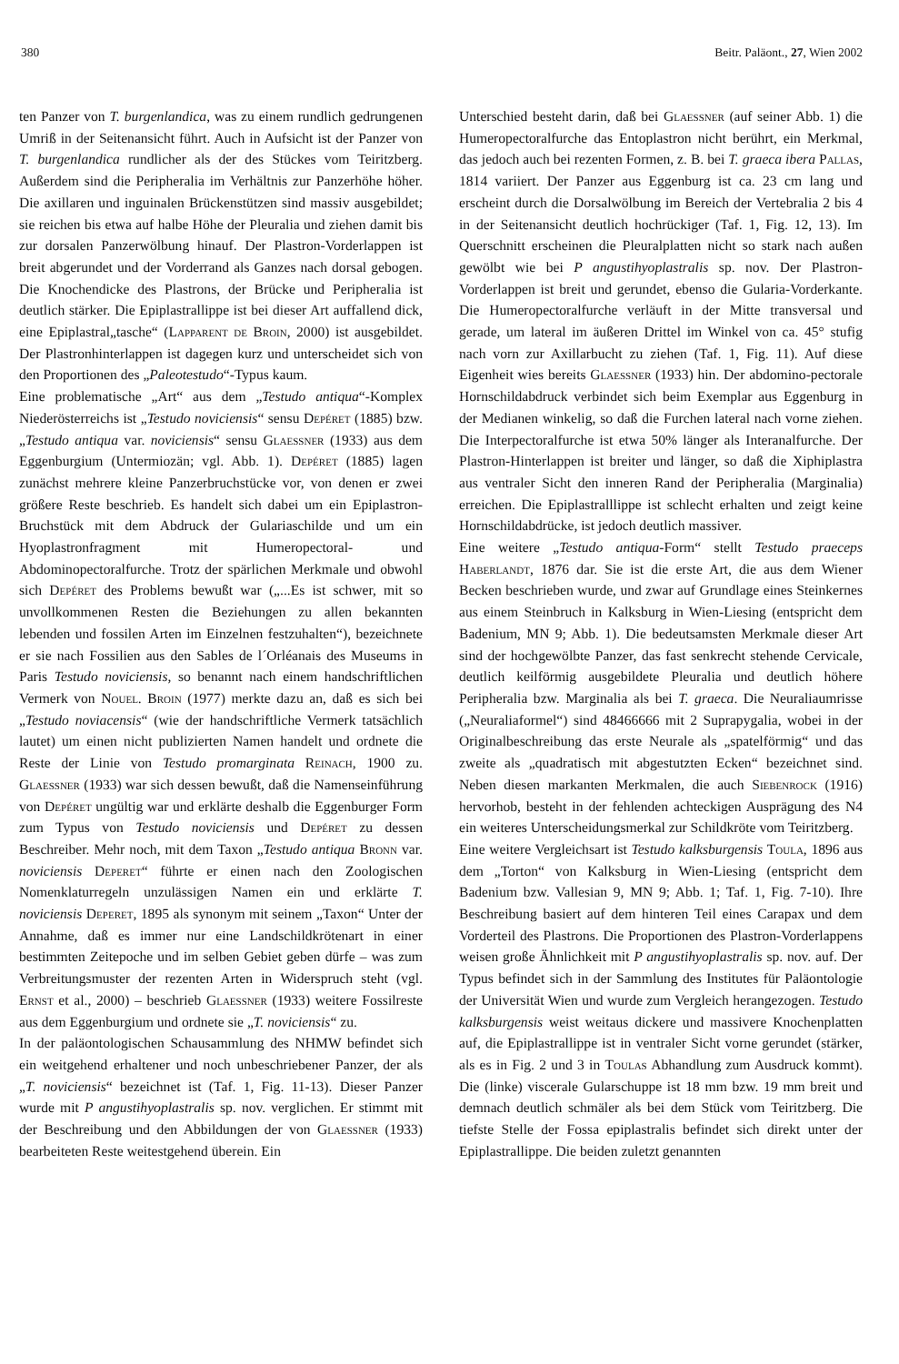380 Beitr. Paläont., 27, Wien 2002
ten Panzer von T. burgenlandica, was zu einem rundlich gedrungenen Umriß in der Seitenansicht führt. Auch in Aufsicht ist der Panzer von T. burgenlandica rundlicher als der des Stückes vom Teiritzberg. Außerdem sind die Peripheralia im Verhältnis zur Panzerhöhe höher. Die axillaren und inguinalen Brückenstützen sind massiv ausgebildet; sie reichen bis etwa auf halbe Höhe der Pleuralia und ziehen damit bis zur dorsalen Panzerwölbung hinauf. Der Plastron-Vorderlappen ist breit abgerundet und der Vorderrand als Ganzes nach dorsal gebogen. Die Knochendicke des Plastrons, der Brücke und Peripheralia ist deutlich stärker. Die Epiplastrallippe ist bei dieser Art auffallend dick, eine Epiplastral„tasche“ (Lapparent de Broin, 2000) ist ausgebildet. Der Plastronhinterlappen ist dagegen kurz und unterscheidet sich von den Proportionen des „Paleotestudo“-Typus kaum.
Eine problematische „Art“ aus dem „Testudo antiqua“-Komplex Niederösterreichs ist „Testudo noviciensis“ sensu Depéret (1885) bzw. „Testudo antiqua var. noviciensis“ sensu Glaessner (1933) aus dem Eggenburgium (Untermiozän; vgl. Abb. 1). Depéret (1885) lagen zunächst mehrere kleine Panzerbruchstücke vor, von denen er zwei größere Reste beschrieb. Es handelt sich dabei um ein Epiplastron-Bruchstück mit dem Abdruck der Gulariaschilde und um ein Hyoplastronfragment mit Humeropectoral- und Abdominopectoralfurche. Trotz der spärlichen Merkmale und obwohl sich Depéret des Problems bewußt war („...Es ist schwer, mit so unvollkommenen Resten die Beziehungen zu allen bekannten lebenden und fossilen Arten im Einzelnen festzuhalten“), bezeichnete er sie nach Fossilien aus den Sables de l´Orléanais des Museums in Paris Testudo noviciensis, so benannt nach einem handschriftlichen Vermerk von Nouel. Broin (1977) merkte dazu an, daß es sich bei „Testudo noviacensis“ (wie der handschriftliche Vermerk tatsächlich lautet) um einen nicht publizierten Namen handelt und ordnete die Reste der Linie von Testudo promarginata Reinach, 1900 zu. Glaessner (1933) war sich dessen bewußt, daß die Namenseinführung von Depéret ungültig war und erklärte deshalb die Eggenburger Form zum Typus von Testudo noviciensis und Depéret zu dessen Beschreiber. Mehr noch, mit dem Taxon „Testudo antiqua Bronn var. noviciensis Deperet“ führte er einen nach den Zoologischen Nomenklaturregeln unzulässigen Namen ein und erklärte T. noviciensis Deperet, 1895 als synonym mit seinem „Taxon“ Unter der Annahme, daß es immer nur eine Landschildkrötenart in einer bestimmten Zeitepoche und im selben Gebiet geben dürfe – was zum Verbreitungsmuster der rezenten Arten in Widerspruch steht (vgl. Ernst et al., 2000) – beschrieb Glaessner (1933) weitere Fossilreste aus dem Eggenburgium und ordnete sie „T. noviciensis“ zu.
In der paläontologischen Schausammlung des NHMW befindet sich ein weitgehend erhaltener und noch unbeschriebener Panzer, der als „T. noviciensis“ bezeichnet ist (Taf. 1, Fig. 11-13). Dieser Panzer wurde mit P angustihyoplastralis sp. nov. verglichen. Er stimmt mit der Beschreibung und den Abbildungen der von Glaessner (1933) bearbeiteten Reste weitestgehend überein. Ein
Unterschied besteht darin, daß bei Glaessner (auf seiner Abb. 1) die Humeropectoralfurche das Entoplastron nicht berührt, ein Merkmal, das jedoch auch bei rezenten Formen, z. B. bei T. graeca ibera Pallas, 1814 variiert. Der Panzer aus Eggenburg ist ca. 23 cm lang und erscheint durch die Dorsalwölbung im Bereich der Vertebralia 2 bis 4 in der Seitenansicht deutlich hochrückiger (Taf. 1, Fig. 12, 13). Im Querschnitt erscheinen die Pleuralplatten nicht so stark nach außen gewölbt wie bei P angustihyoplastralis sp. nov. Der Plastron-Vorderlappen ist breit und gerundet, ebenso die Gularia-Vorderkante. Die Humeropectoralfurche verläuft in der Mitte transversal und gerade, um lateral im äußeren Drittel im Winkel von ca. 45° stufig nach vorn zur Axillarbucht zu ziehen (Taf. 1, Fig. 11). Auf diese Eigenheit wies bereits Glaessner (1933) hin. Der abdomino-pectorale Hornschildabdruck verbindet sich beim Exemplar aus Eggenburg in der Medianen winkelig, so daß die Furchen lateral nach vorne ziehen. Die Interpectoralfurche ist etwa 50% länger als Interanalfurche. Der Plastron-Hinterlappen ist breiter und länger, so daß die Xiphiplastra aus ventraler Sicht den inneren Rand der Peripheralia (Marginalia) erreichen. Die Epiplastralllippe ist schlecht erhalten und zeigt keine Hornschildabdrücke, ist jedoch deutlich massiver.
Eine weitere „Testudo antiqua-Form“ stellt Testudo praeceps Haberlandt, 1876 dar. Sie ist die erste Art, die aus dem Wiener Becken beschrieben wurde, und zwar auf Grundlage eines Steinkernes aus einem Steinbruch in Kalksburg in Wien-Liesing (entspricht dem Badenium, MN 9; Abb. 1). Die bedeutsamsten Merkmale dieser Art sind der hochgewölbte Panzer, das fast senkrecht stehende Cervicale, deutlich keilförmig ausgebildete Pleuralia und deutlich höhere Peripheralia bzw. Marginalia als bei T. graeca. Die Neuraliaumrisse („Neuraliaformel“) sind 48466666 mit 2 Suprapygalia, wobei in der Originalbeschreibung das erste Neurale als „spatelförmig“ und das zweite als „quadratisch mit abgestutzten Ecken“ bezeichnet sind. Neben diesen markanten Merkmalen, die auch Siebenrock (1916) hervorhob, besteht in der fehlenden achteckigen Ausprägung des N4 ein weiteres Unterscheidungsmerkal zur Schildkröte vom Teiritzberg.
Eine weitere Vergleichsart ist Testudo kalksburgensis Toula, 1896 aus dem „Torton“ von Kalksburg in Wien-Liesing (entspricht dem Badenium bzw. Vallesian 9, MN 9; Abb. 1; Taf. 1, Fig. 7-10). Ihre Beschreibung basiert auf dem hinteren Teil eines Carapax und dem Vorderteil des Plastrons. Die Proportionen des Plastron-Vorderlappens weisen große Ähnlichkeit mit P angustihyoplastralis sp. nov. auf. Der Typus befindet sich in der Sammlung des Institutes für Paläontologie der Universität Wien und wurde zum Vergleich herangezogen. Testudo kalksburgensis weist weitaus dickere und massivere Knochenplatten auf, die Epiplastrallippe ist in ventraler Sicht vorne gerundet (stärker, als es in Fig. 2 und 3 in Toulas Abhandlung zum Ausdruck kommt). Die (linke) viscerale Gularschuppe ist 18 mm bzw. 19 mm breit und demnach deutlich schmäler als bei dem Stück vom Teiritzberg. Die tiefste Stelle der Fossa epiplastralis befindet sich direkt unter der Epiplastrallippe. Die beiden zuletzt genannten